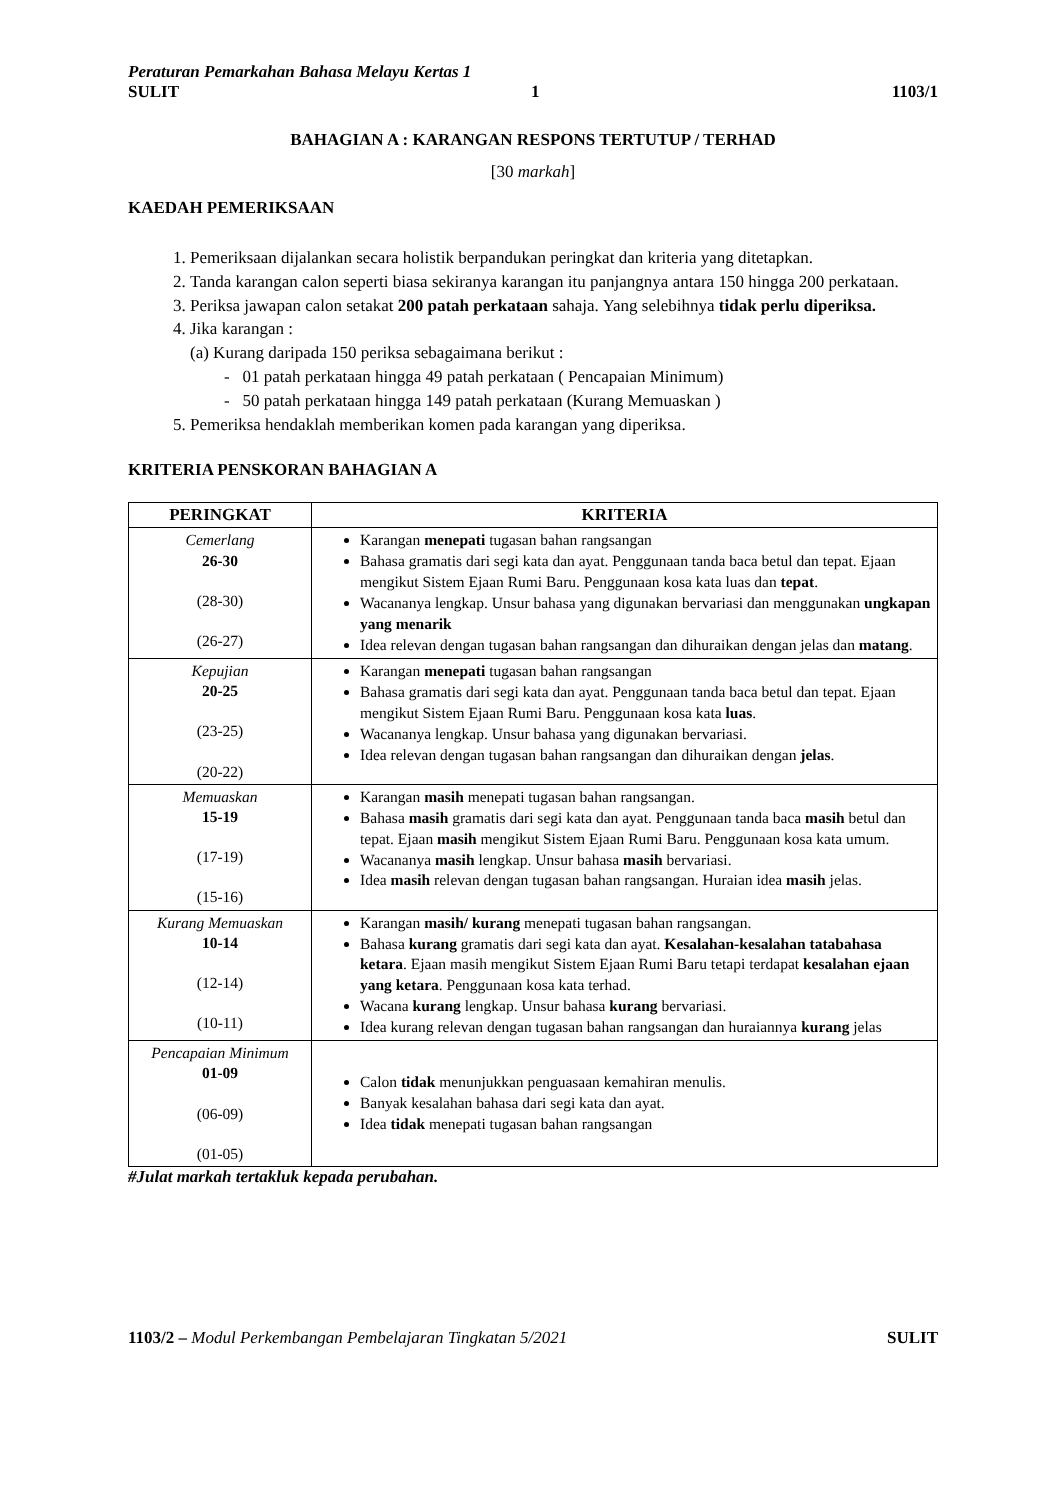Peraturan Pemarkahan Bahasa Melayu Kertas 1
SULIT 1 1103/1
BAHAGIAN A : KARANGAN RESPONS TERTUTUP / TERHAD
[30 markah]
KAEDAH PEMERIKSAAN
1. Pemeriksaan dijalankan secara holistik berpandukan peringkat dan kriteria yang ditetapkan.
2. Tanda karangan calon seperti biasa sekiranya karangan itu panjangnya antara 150 hingga 200 perkataan.
3. Periksa jawapan calon setakat 200 patah perkataan sahaja. Yang selebihnya tidak perlu diperiksa.
4. Jika karangan :
(a) Kurang daripada 150 periksa sebagaimana berikut :
- 01 patah perkataan hingga 49 patah perkataan ( Pencapaian Minimum)
- 50 patah perkataan hingga 149 patah perkataan (Kurang Memuaskan )
5. Pemeriksa hendaklah memberikan komen pada karangan yang diperiksa.
KRITERIA PENSKORAN BAHAGIAN A
| PERINGKAT | KRITERIA |
| --- | --- |
| Cemerlang 26-30 (28-30) (26-27) | Karangan menepati tugasan bahan rangsangan Bahasa gramatis dari segi kata dan ayat. Penggunaan tanda baca betul dan tepat. Ejaan mengikut Sistem Ejaan Rumi Baru. Penggunaan kosa kata luas dan tepat . Wacananya lengkap. Unsur bahasa yang digunakan bervariasi dan menggunakan ungkapan yang menarik Idea relevan dengan tugasan bahan rangsangan dan dihuraikan dengan jelas dan matang . |
| Kepujian 20-25 (23-25) (20-22) | Karangan menepati tugasan bahan rangsangan Bahasa gramatis dari segi kata dan ayat. Penggunaan tanda baca betul dan tepat. Ejaan mengikut Sistem Ejaan Rumi Baru. Penggunaan kosa kata luas . Wacananya lengkap. Unsur bahasa yang digunakan bervariasi. Idea relevan dengan tugasan bahan rangsangan dan dihuraikan dengan jelas . |
| Memuaskan 15-19 (17-19) (15-16) | Karangan masih menepati tugasan bahan rangsangan. Bahasa masih gramatis dari segi kata dan ayat. Penggunaan tanda baca masih betul dan tepat. Ejaan masih mengikut Sistem Ejaan Rumi Baru. Penggunaan kosa kata umum. Wacananya masih lengkap. Unsur bahasa masih bervariasi. Idea masih relevan dengan tugasan bahan rangsangan. Huraian idea masih jelas. |
| Kurang Memuaskan 10-14 (12-14) (10-11) | Karangan masih/ kurang menepati tugasan bahan rangsangan. Bahasa kurang gramatis dari segi kata dan ayat. Kesalahan-kesalahan tatabahasa ketara . Ejaan masih mengikut Sistem Ejaan Rumi Baru tetapi terdapat kesalahan ejaan yang ketara . Penggunaan kosa kata terhad. Wacana kurang lengkap. Unsur bahasa kurang bervariasi. Idea kurang relevan dengan tugasan bahan rangsangan dan huraiannya kurang jelas |
| Pencapaian Minimum 01-09 (06-09) (01-05) | Calon tidak menunjukkan penguasaan kemahiran menulis. Banyak kesalahan bahasa dari segi kata dan ayat. Idea tidak menepati tugasan bahan rangsangan |
#Julat markah tertakluk kepada perubahan.
1103/2 – Modul Perkembangan Pembelajaran Tingkatan 5/2021 SULIT